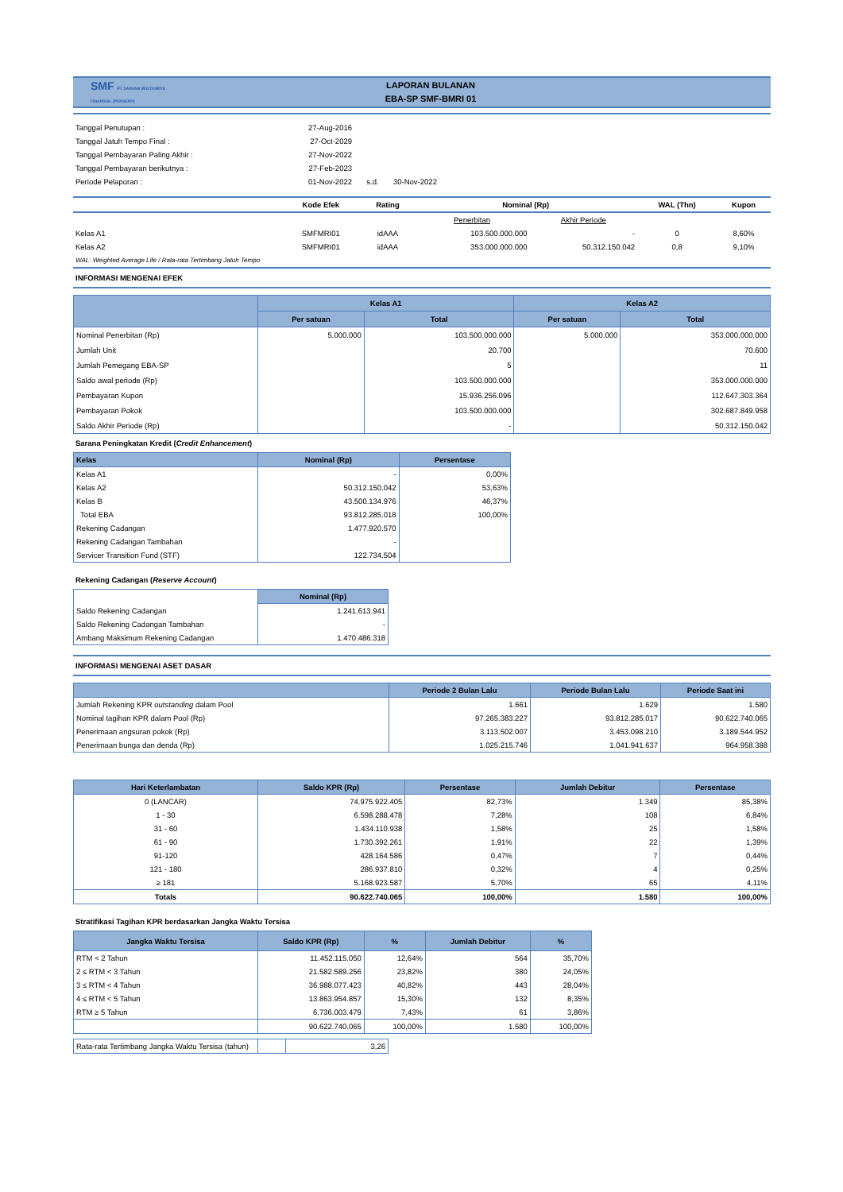SMF PT SARANA MULTIGRIYA FINANSIAL (PERSERO)
LAPORAN BULANAN
EBA-SP SMF-BMRI 01
| Tanggal Penutupan : | 27-Aug-2016 | | |
| Tanggal Jatuh Tempo Final : | 27-Oct-2029 | | |
| Tanggal Pembayaran Paling Akhir : | 27-Nov-2022 | | |
| Tanggal Pembayaran berikutnya : | 27-Feb-2023 | | |
| Periode Pelaporan : | 01-Nov-2022 | s.d. | 30-Nov-2022 |
| | Kode Efek | Rating | Nominal (Rp) | | WAL (Thn) | Kupon |
| | | | Penerbitan | Akhir Periode | | |
| Kelas A1 | SMFMRI01 | idAAA | 103.500.000.000 | - | 0 | 8,60% |
| Kelas A2 | SMFMRI01 | idAAA | 353.000.000.000 | 50.312.150.042 | 0,8 | 9,10% |
| WAL: Weighted Average Life / Rata-rata Tertimbang Jatuh Tempo | | | | | | |
INFORMASI MENGENAI EFEK
| | Kelas A1 | | Kelas A2 | |
| --- | --- | --- | --- | --- |
| | Per satuan | Total | Per satuan | Total |
| Nominal Penerbitan (Rp) | 5.000.000 | 103.500.000.000 | 5.000.000 | 353.000.000.000 |
| Jumlah Unit | | 20.700 | | 70.600 |
| Jumlah Pemegang EBA-SP | | 5 | | 11 |
| Saldo awal periode (Rp) | | 103.500.000.000 | | 353.000.000.000 |
| Pembayaran Kupon | | 15.936.256.096 | | 112.647.303.364 |
| Pembayaran Pokok | | 103.500.000.000 | | 302.687.849.958 |
| Saldo Akhir Periode (Rp) | | - | | 50.312.150.042 |
Sarana Peningkatan Kredit (Credit Enhancement)
| Kelas | Nominal (Rp) | Persentase |
| --- | --- | --- |
| Kelas A1 | - | 0,00% |
| Kelas A2 | 50.312.150.042 | 53,63% |
| Kelas B | 43.500.134.976 | 46,37% |
| Total EBA | 93.812.285.018 | 100,00% |
| Rekening Cadangan | 1.477.920.570 | |
| Rekening Cadangan Tambahan | - | |
| Servicer Transition Fund (STF) | 122.734.504 | |
Rekening Cadangan (Reserve Account)
| | Nominal (Rp) |
| --- | --- |
| Saldo Rekening Cadangan | 1.241.613.941 |
| Saldo Rekening Cadangan Tambahan | - |
| Ambang Maksimum Rekening Cadangan | 1.470.486.318 |
INFORMASI MENGENAI ASET DASAR
| | Periode 2 Bulan Lalu | Periode Bulan Lalu | Periode Saat ini |
| --- | --- | --- | --- |
| Jumlah Rekening KPR outstanding dalam Pool | 1.661 | 1.629 | 1.580 |
| Nominal tagihan KPR dalam Pool (Rp) | 97.265.383.227 | 93.812.285.017 | 90.622.740.065 |
| Penerimaan angsuran pokok (Rp) | 3.113.502.007 | 3.453.098.210 | 3.189.544.952 |
| Penerimaan bunga dan denda (Rp) | 1.025.215.746 | 1.041.941.637 | 964.958.388 |
| Hari Keterlambatan | Saldo KPR (Rp) | Persentase | Jumlah Debitur | Persentase |
| --- | --- | --- | --- | --- |
| 0 (LANCAR) | 74.975.922.405 | 82,73% | 1.349 | 85,38% |
| 1 - 30 | 6.598.288.478 | 7,28% | 108 | 6,84% |
| 31 - 60 | 1.434.110.938 | 1,58% | 25 | 1,58% |
| 61 - 90 | 1.730.392.261 | 1,91% | 22 | 1,39% |
| 91-120 | 428.164.586 | 0,47% | 7 | 0,44% |
| 121 - 180 | 286.937.810 | 0,32% | 4 | 0,25% |
| ≥ 181 | 5.168.923.587 | 5,70% | 65 | 4,11% |
| Totals | 90.622.740.065 | 100,00% | 1.580 | 100,00% |
Stratifikasi Tagihan KPR berdasarkan Jangka Waktu Tersisa
| Jangka Waktu Tersisa | Saldo KPR (Rp) | % | Jumlah Debitur | % |
| --- | --- | --- | --- | --- |
| RTM < 2 Tahun | 11.452.115.050 | 12,64% | 564 | 35,70% |
| 2 ≤ RTM < 3 Tahun | 21.582.589.256 | 23,82% | 380 | 24,05% |
| 3 ≤ RTM < 4 Tahun | 36.988.077.423 | 40,82% | 443 | 28,04% |
| 4 ≤ RTM < 5 Tahun | 13.863.954.857 | 15,30% | 132 | 8,35% |
| RTM ≥ 5 Tahun | 6.736.003.479 | 7,43% | 61 | 3,86% |
| | 90.622.740.065 | 100,00% | 1.580 | 100,00% |
| Rata-rata Tertimbang Jangka Waktu Tersisa (tahun) | | 3,26 |